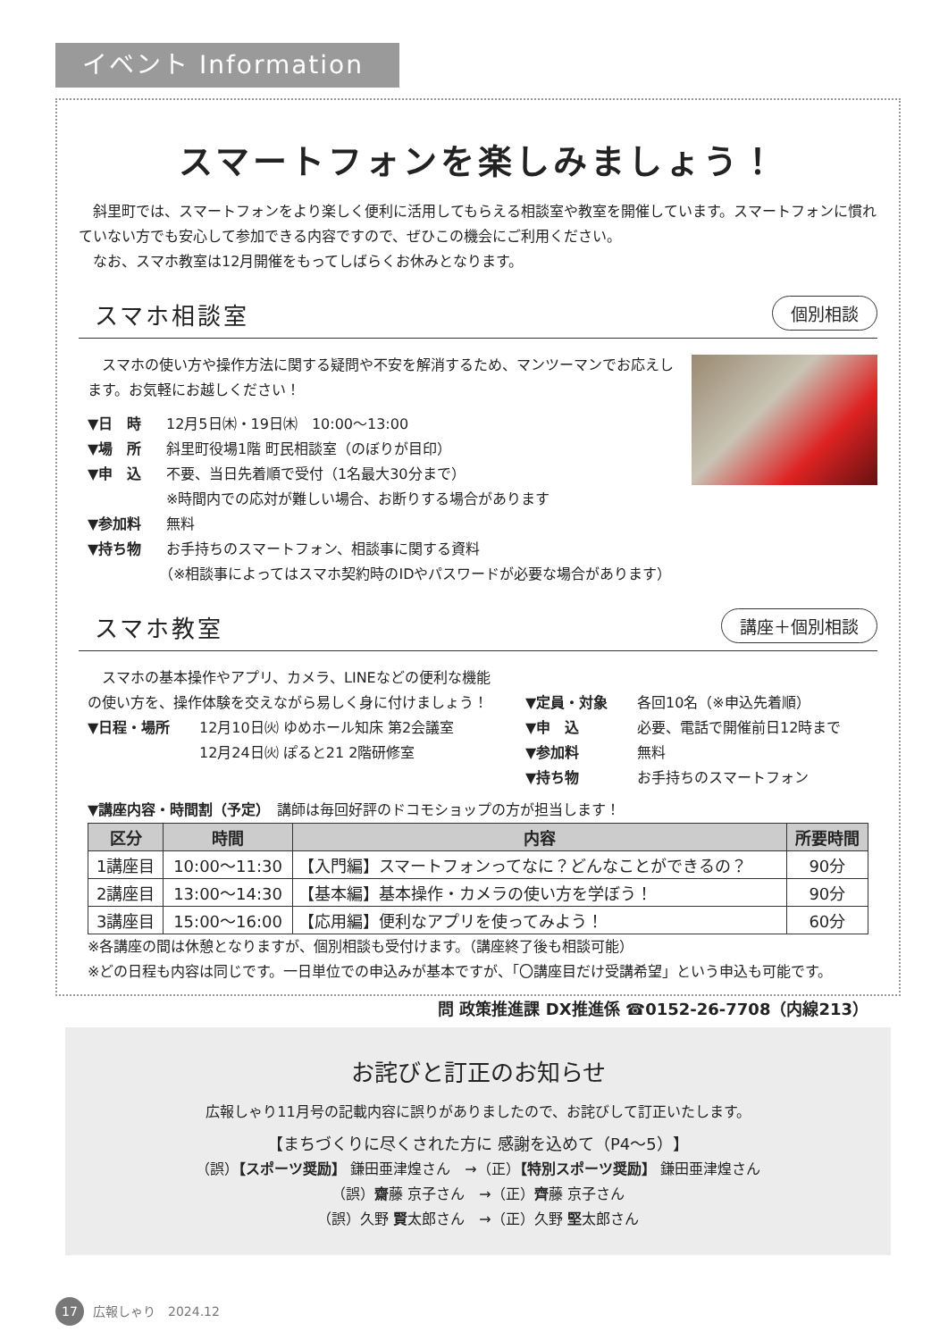イベント Information
スマートフォンを楽しみましょう！
　斜里町では、スマートフォンをより楽しく便利に活用してもらえる相談室や教室を開催しています。スマートフォンに慣れていない方でも安心して参加できる内容ですので、ぜひこの機会にご利用ください。
　なお、スマホ教室は12月開催をもってしばらくお休みとなります。
スマホ相談室
個別相談
　スマホの使い方や操作方法に関する疑問や不安を解消するため、マンツーマンでお応えします。お気軽にお越しください！
▼日　時 12月5日㈭・19日㈭　10:00～13:00
▼場　所 斜里町役場1階 町民相談室（のぼりが目印）
▼申　込 不要、当日先着順で受付（1名最大30分まで）
※時間内での応対が難しい場合、お断りする場合があります
▼参加料 無料
▼持ち物 お手持ちのスマートフォン、相談事に関する資料
（※相談事によってはスマホ契約時のIDやパスワードが必要な場合があります）
スマホ教室
講座＋個別相談
　スマホの基本操作やアプリ、カメラ、LINEなどの便利な機能の使い方を、操作体験を交えながら易しく身に付けましょう！
▼日程・場所 12月10日㈫ ゆめホール知床 第2会議室
12月24日㈫ ぽると21 2階研修室
▼定員・対象 各回10名（※申込先着順）
▼申　込 必要、電話で開催前日12時まで
▼参加料 無料
▼持ち物 お手持ちのスマートフォン
▼講座内容・時間割（予定）　講師は毎回好評のドコモショップの方が担当します！
| 区分 | 時間 | 内容 | 所要時間 |
| --- | --- | --- | --- |
| 1講座目 | 10:00～11:30 | 【入門編】スマートフォンってなに？どんなことができるの？ | 90分 |
| 2講座目 | 13:00～14:30 | 【基本編】基本操作・カメラの使い方を学ぼう！ | 90分 |
| 3講座目 | 15:00～16:00 | 【応用編】便利なアプリを使ってみよう！ | 60分 |
※各講座の間は休憩となりますが、個別相談も受付けます。（講座終了後も相談可能）
※どの日程も内容は同じです。一日単位での申込みが基本ですが、「〇講座目だけ受講希望」という申込も可能です。
問 政策推進課 DX推進係 ☎0152-26-7708（内線213）
お詫びと訂正のお知らせ
広報しゃり11月号の記載内容に誤りがありましたので、お詫びして訂正いたします。
【まちづくりに尽くされた方に 感謝を込めて（P4～5）】
（誤）【スポーツ奨励】 鎌田亜津煌さん　→（正）【特別スポーツ奨励】 鎌田亜津煌さん
（誤）齋藤 京子さん　→（正）齊藤 京子さん
（誤）久野 賢太郎さん　→（正）久野 堅太郎さん
17 広報しゃり　2024.12